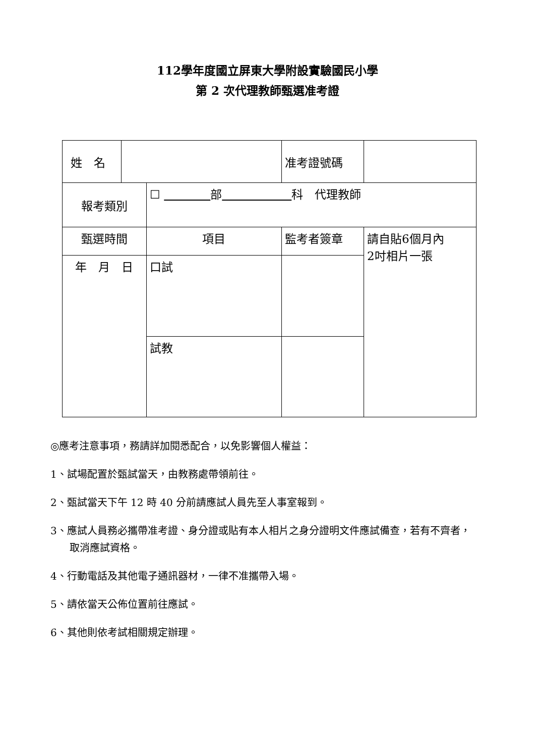112學年度國立屏東大學附設實驗國民小學
第 2 次代理教師甄選准考證
| 姓 名 | | | 准考證號碼 | | |
| 報考類別 | | ☐ 部 科 代理教師 | | | |
| 甄選時間 | | 項目 | 監考者簽章 | | 請自貼6個月內 2吋相片一張 |
| 年 月 日 | | 口試 | | | |
| | | 試教 | | | |
◎應考注意事項，務請詳加閱悉配合，以免影響個人權益：
1、試場配置於甄試當天，由教務處帶領前往。
2、甄試當天下午 12 時 40 分前請應試人員先至人事室報到。
3、應試人員務必攜帶准考證、身分證或貼有本人相片之身分證明文件應試備查，若有不齊者，取消應試資格。
4、行動電話及其他電子通訊器材，一律不准攜帶入場。
5、請依當天公佈位置前往應試。
6、其他則依考試相關規定辦理。